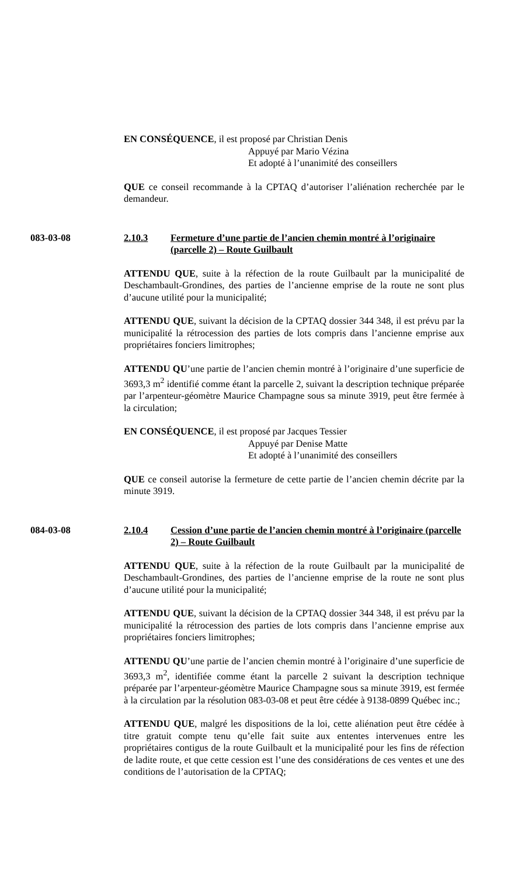EN CONSÉQUENCE, il est proposé par Christian Denis
Appuyé par Mario Vézina
Et adopté à l’unanimité des conseillers
QUE ce conseil recommande à la CPTAQ d’autoriser l’aliénation recherchée par le demandeur.
083-03-08 2.10.3 Fermeture d’une partie de l’ancien chemin montré à l’originaire (parcelle 2) – Route Guilbault
ATTENDU QUE, suite à la réfection de la route Guilbault par la municipalité de Deschambault-Grondines, des parties de l’ancienne emprise de la route ne sont plus d’aucune utilité pour la municipalité;
ATTENDU QUE, suivant la décision de la CPTAQ dossier 344 348, il est prévu par la municipalité la rétrocession des parties de lots compris dans l’ancienne emprise aux propriétaires fonciers limitrophes;
ATTENDU QU’une partie de l’ancien chemin montré à l’originaire d’une superficie de 3693,3 m<sup>2</sup> identifié comme étant la parcelle 2, suivant la description technique préparée par l’arpenteur-géomètre Maurice Champagne sous sa minute 3919, peut être fermée à la circulation;
EN CONSÉQUENCE, il est proposé par Jacques Tessier
Appuyé par Denise Matte
Et adopté à l’unanimité des conseillers
QUE ce conseil autorise la fermeture de cette partie de l’ancien chemin décrite par la minute 3919.
084-03-08 2.10.4 Cession d’une partie de l’ancien chemin montré à l’originaire (parcelle 2) – Route Guilbault
ATTENDU QUE, suite à la réfection de la route Guilbault par la municipalité de Deschambault-Grondines, des parties de l’ancienne emprise de la route ne sont plus d’aucune utilité pour la municipalité;
ATTENDU QUE, suivant la décision de la CPTAQ dossier 344 348, il est prévu par la municipalité la rétrocession des parties de lots compris dans l’ancienne emprise aux propriétaires fonciers limitrophes;
ATTENDU QU’une partie de l’ancien chemin montré à l’originaire d’une superficie de 3693,3 m<sup>2</sup>, identifiée comme étant la parcelle 2 suivant la description technique préparée par l’arpenteur-géomètre Maurice Champagne sous sa minute 3919, est fermée à la circulation par la résolution 083-03-08 et peut être cédée à 9138-0899 Québec inc.;
ATTENDU QUE, malgré les dispositions de la loi, cette aliénation peut être cédée à titre gratuit compte tenu qu’elle fait suite aux ententes intervenues entre les propriétaires contigus de la route Guilbault et la municipalité pour les fins de réfection de ladite route, et que cette cession est l’une des considérations de ces ventes et une des conditions de l’autorisation de la CPTAQ;